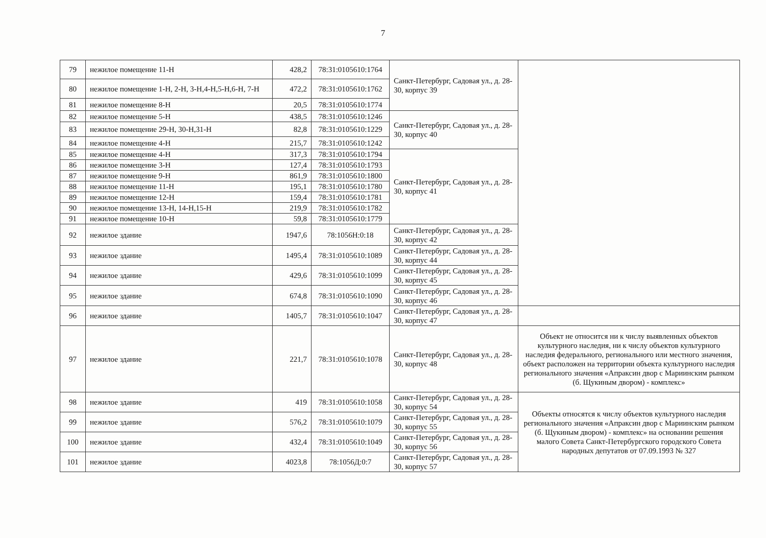7
| 79 | нежилое помещение 11-Н | 428,2 | 78:31:0105610:1764 | Санкт-Петербург, Садовая ул., д. 28-30, корпус 39 | |
| 80 | нежилое помещение 1-Н, 2-Н, 3-Н,4-Н,5-Н,6-Н, 7-Н | 472,2 | 78:31:0105610:1762 | | |
| 81 | нежилое помещение 8-Н | 20,5 | 78:31:0105610:1774 | | |
| 82 | нежилое помещение 5-Н | 438,5 | 78:31:0105610:1246 | Санкт-Петербург, Садовая ул., д. 28-30, корпус 40 | |
| 83 | нежилое помещение 29-Н, 30-Н,31-Н | 82,8 | 78:31:0105610:1229 | | |
| 84 | нежилое помещение 4-Н | 215,7 | 78:31:0105610:1242 | | |
| 85 | нежилое помещение 4-Н | 317,3 | 78:31:0105610:1794 | Санкт-Петербург, Садовая ул., д. 28-30, корпус 41 | |
| 86 | нежилое помещение 3-Н | 127,4 | 78:31:0105610:1793 | | |
| 87 | нежилое помещение 9-Н | 861,9 | 78:31:0105610:1800 | | |
| 88 | нежилое помещение 11-Н | 195,1 | 78:31:0105610:1780 | | |
| 89 | нежилое помещение 12-Н | 159,4 | 78:31:0105610:1781 | | |
| 90 | нежилое помещение 13-Н, 14-Н,15-Н | 219,9 | 78:31:0105610:1782 | | |
| 91 | нежилое помещение 10-Н | 59,8 | 78:31:0105610:1779 | | |
| 92 | нежилое здание | 1947,6 | 78:1056Н:0:18 | Санкт-Петербург, Садовая ул., д. 28-30, корпус 42 | |
| 93 | нежилое здание | 1495,4 | 78:31:0105610:1089 | Санкт-Петербург, Садовая ул., д. 28-30, корпус 44 | |
| 94 | нежилое здание | 429,6 | 78:31:0105610:1099 | Санкт-Петербург, Садовая ул., д. 28-30, корпус 45 | |
| 95 | нежилое здание | 674,8 | 78:31:0105610:1090 | Санкт-Петербург, Садовая ул., д. 28-30, корпус 46 | |
| 96 | нежилое здание | 1405,7 | 78:31:0105610:1047 | Санкт-Петербург, Садовая ул., д. 28-30, корпус 47 | |
| 97 | нежилое здание | 221,7 | 78:31:0105610:1078 | Санкт-Петербург, Садовая ул., д. 28-30, корпус 48 | Объект не относится ни к числу выявленных объектов культурного наследия, ни к числу объектов культурного наследия федерального, регионального или местного значения, объект расположен на территории объекта культурного наследия регионального значения «Апраксин двор с Мариинским рынком (б. Щукиным двором) - комплекс» |
| 98 | нежилое здание | 419 | 78:31:0105610:1058 | Санкт-Петербург, Садовая ул., д. 28-30, корпус 54 | Объекты относятся к числу объектов культурного наследия регионального значения «Апраксин двор с Мариинским рынком (б. Щукиным двором) - комплекс» на основании решения малого Совета Санкт-Петербургского городского Совета народных депутатов от 07.09.1993 № 327 |
| 99 | нежилое здание | 576,2 | 78:31:0105610:1079 | Санкт-Петербург, Садовая ул., д. 28-30, корпус 55 | |
| 100 | нежилое здание | 432,4 | 78:31:0105610:1049 | Санкт-Петербург, Садовая ул., д. 28-30, корпус 56 | |
| 101 | нежилое здание | 4023,8 | 78:1056Д:0:7 | Санкт-Петербург, Садовая ул., д. 28-30, корпус 57 | |